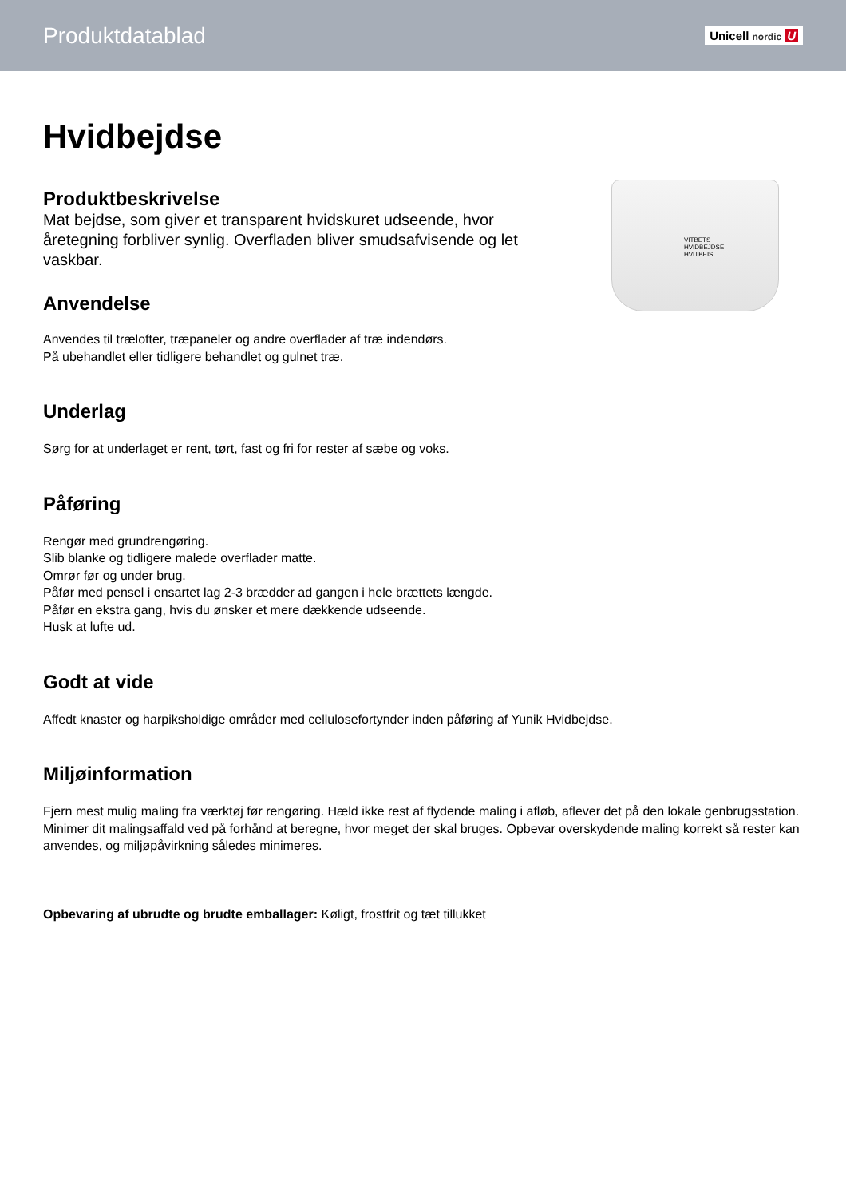Produktdatablad
Unicell nordic U
Hvidbejdse
Produktbeskrivelse
Mat bejdse, som giver et transparent hvidskuret udseende, hvor åretegning forbliver synlig. Overfladen bliver smudsafvisende og let vaskbar.
Anvendelse
VITBETS
HVIDBEJDSE
HVITBEIS
Anvendes til trælofter, træpaneler og andre overflader af træ indendørs.
På ubehandlet eller tidligere behandlet og gulnet træ.
Underlag
Sørg for at underlaget er rent, tørt, fast og fri for rester af sæbe og voks.
Påføring
Rengør med grundrengøring.
Slib blanke og tidligere malede overflader matte.
Omrør før og under brug.
Påfør med pensel i ensartet lag 2-3 brædder ad gangen i hele brættets længde.
Påfør en ekstra gang, hvis du ønsker et mere dækkende udseende.
Husk at lufte ud.
Godt at vide
Affedt knaster og harpiksholdige områder med cellulosefortynder inden påføring af Yunik Hvidbejdse.
Miljøinformation
Fjern mest mulig maling fra værktøj før rengøring. Hæld ikke rest af flydende maling i afløb, aflever det på den lokale genbrugsstation. Minimer dit malingsaffald ved på forhånd at beregne, hvor meget der skal bruges. Opbevar overskydende maling korrekt så rester kan anvendes, og miljøpåvirkning således minimeres.
Opbevaring af ubrudte og brudte emballager: Køligt, frostfrit og tæt tillukket